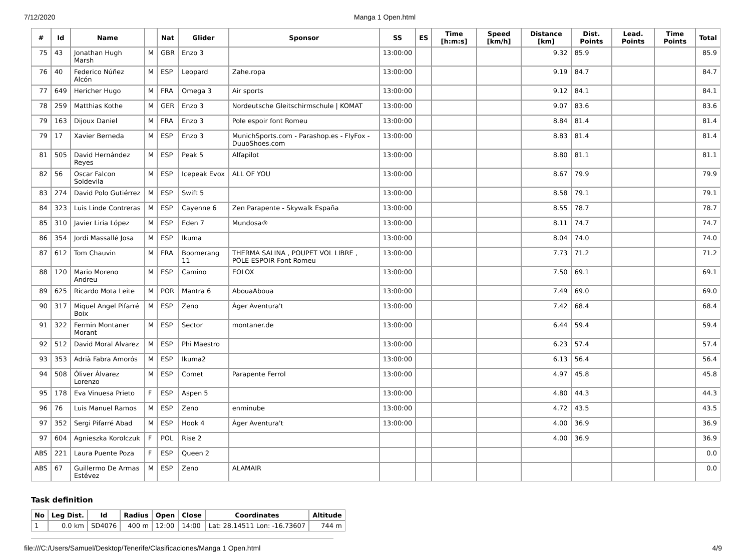7/12/2020 Manga 1 Open.html
| # | Id | Name | | Nat | Glider | Sponsor | SS | ES | Time [h:m:s] | Speed [km/h] | Distance [km] | Dist. Points | Lead. Points | Time Points | Total |
| --- | --- | --- | --- | --- | --- | --- | --- | --- | --- | --- | --- | --- | --- | --- | --- |
| 75 | 43 | Jonathan Hugh Marsh | M | GBR | Enzo 3 | | 13:00:00 | | | | 9.32 | 85.9 | | | 85.9 |
| 76 | 40 | Federico Núñez Alcón | M | ESP | Leopard | Zahe.ropa | 13:00:00 | | | | 9.19 | 84.7 | | | 84.7 |
| 77 | 649 | Hericher Hugo | M | FRA | Omega 3 | Air sports | 13:00:00 | | | | 9.12 | 84.1 | | | 84.1 |
| 78 | 259 | Matthias Kothe | M | GER | Enzo 3 | Nordeutsche Gleitschirmschule / KOMAT | 13:00:00 | | | | 9.07 | 83.6 | | | 83.6 |
| 79 | 163 | Dijoux Daniel | M | FRA | Enzo 3 | Pole espoir font Romeu | 13:00:00 | | | | 8.84 | 81.4 | | | 81.4 |
| 79 | 17 | Xavier Berneda | M | ESP | Enzo 3 | MunichSports.com - Parashop.es - FlyFox - DuuoShoes.com | 13:00:00 | | | | 8.83 | 81.4 | | | 81.4 |
| 81 | 505 | David Hernández Reyes | M | ESP | Peak 5 | Alfapilot | 13:00:00 | | | | 8.80 | 81.1 | | | 81.1 |
| 82 | 56 | Oscar Falcon Soldevila | M | ESP | Icepeak Evox | ALL OF YOU | 13:00:00 | | | | 8.67 | 79.9 | | | 79.9 |
| 83 | 274 | David Polo Gutiérrez | M | ESP | Swift 5 | | 13:00:00 | | | | 8.58 | 79.1 | | | 79.1 |
| 84 | 323 | Luis Linde Contreras | M | ESP | Cayenne 6 | Zen Parapente - Skywalk España | 13:00:00 | | | | 8.55 | 78.7 | | | 78.7 |
| 85 | 310 | Javier Liria López | M | ESP | Eden 7 | Mundosa® | 13:00:00 | | | | 8.11 | 74.7 | | | 74.7 |
| 86 | 354 | Jordi Massallé Josa | M | ESP | Ikuma | | 13:00:00 | | | | 8.04 | 74.0 | | | 74.0 |
| 87 | 612 | Tom Chauvin | M | FRA | Boomerang 11 | THERMA SALINA , POUPET VOL LIBRE , PÔLE ESPOIR Font Romeu | 13:00:00 | | | | 7.73 | 71.2 | | | 71.2 |
| 88 | 120 | Mario Moreno Andreu | M | ESP | Camino | EOLOX | 13:00:00 | | | | 7.50 | 69.1 | | | 69.1 |
| 89 | 625 | Ricardo Mota Leite | M | POR | Mantra 6 | AbouaAboua | 13:00:00 | | | | 7.49 | 69.0 | | | 69.0 |
| 90 | 317 | Miquel Angel Pifarré Boix | M | ESP | Zeno | Àger Aventura't | 13:00:00 | | | | 7.42 | 68.4 | | | 68.4 |
| 91 | 322 | Fermin Montaner Morant | M | ESP | Sector | montaner.de | 13:00:00 | | | | 6.44 | 59.4 | | | 59.4 |
| 92 | 512 | David Moral Alvarez | M | ESP | Phi Maestro | | 13:00:00 | | | | 6.23 | 57.4 | | | 57.4 |
| 93 | 353 | Adrià Fabra Amorós | M | ESP | Ikuma2 | | 13:00:00 | | | | 6.13 | 56.4 | | | 56.4 |
| 94 | 508 | Óliver Álvarez Lorenzo | M | ESP | Comet | Parapente Ferrol | 13:00:00 | | | | 4.97 | 45.8 | | | 45.8 |
| 95 | 178 | Eva Vinuesa Prieto | F | ESP | Aspen 5 | | 13:00:00 | | | | 4.80 | 44.3 | | | 44.3 |
| 96 | 76 | Luis Manuel Ramos | M | ESP | Zeno | enminube | 13:00:00 | | | | 4.72 | 43.5 | | | 43.5 |
| 97 | 352 | Sergi Pifarré Abad | M | ESP | Hook 4 | Àger Aventura't | 13:00:00 | | | | 4.00 | 36.9 | | | 36.9 |
| 97 | 604 | Agnieszka Korolczuk | F | POL | Rise 2 | | | | | | 4.00 | 36.9 | | | 36.9 |
| ABS | 221 | Laura Puente Poza | F | ESP | Queen 2 | | | | | | | | | | 0.0 |
| ABS | 67 | Guillermo De Armas Estévez | M | ESP | Zeno | ALAMAIR | | | | | | | | | 0.0 |
Task definition
| No | Leg Dist. | Id | Radius | Open | Close | Coordinates | Altitude |
| --- | --- | --- | --- | --- | --- | --- | --- |
| 1 | 0.0 km | SD4076 | 400 m | 12:00 | 14:00 | Lat: 28.14511 Lon: -16.73607 | 744 m |
file:///C:/Users/Samuel/Desktop/Tenerife/Clasificaciones/Manga 1 Open.html 4/9